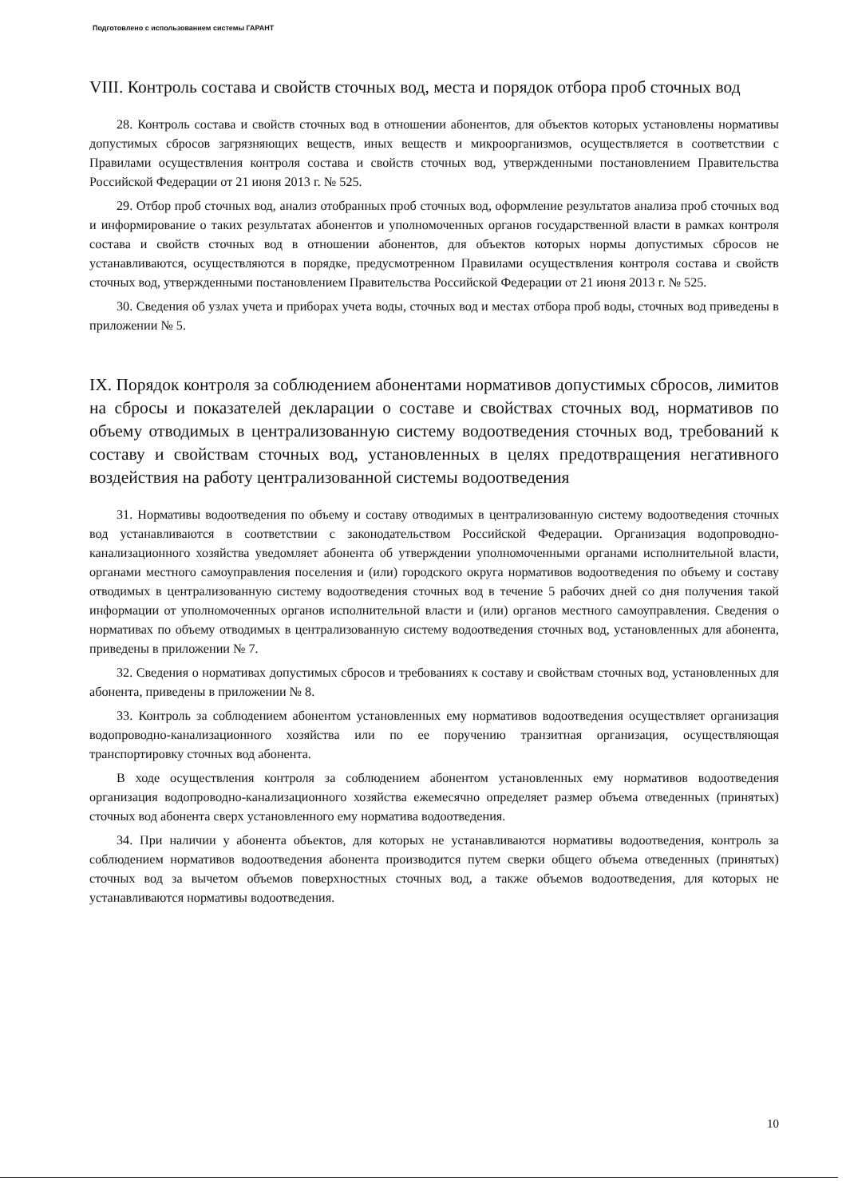Подготовлено с использованием системы ГАРАНТ
VIII. Контроль состава и свойств сточных вод, места и порядок отбора проб сточных вод
28. Контроль состава и свойств сточных вод в отношении абонентов, для объектов которых установлены нормативы допустимых сбросов загрязняющих веществ, иных веществ и микроорганизмов, осуществляется в соответствии с Правилами осуществления контроля состава и свойств сточных вод, утвержденными постановлением Правительства Российской Федерации от 21 июня 2013 г. № 525.
29. Отбор проб сточных вод, анализ отобранных проб сточных вод, оформление результатов анализа проб сточных вод и информирование о таких результатах абонентов и уполномоченных органов государственной власти в рамках контроля состава и свойств сточных вод в отношении абонентов, для объектов которых нормы допустимых сбросов не устанавливаются, осуществляются в порядке, предусмотренном Правилами осуществления контроля состава и свойств сточных вод, утвержденными постановлением Правительства Российской Федерации от 21 июня 2013 г. № 525.
30. Сведения об узлах учета и приборах учета воды, сточных вод и местах отбора проб воды, сточных вод приведены в приложении № 5.
IX. Порядок контроля за соблюдением абонентами нормативов допустимых сбросов, лимитов на сбросы и показателей декларации о составе и свойствах сточных вод, нормативов по объему отводимых в централизованную систему водоотведения сточных вод, требований к составу и свойствам сточных вод, установленных в целях предотвращения негативного воздействия на работу централизованной системы водоотведения
31. Нормативы водоотведения по объему и составу отводимых в централизованную систему водоотведения сточных вод устанавливаются в соответствии с законодательством Российской Федерации. Организация водопроводно-канализационного хозяйства уведомляет абонента об утверждении уполномоченными органами исполнительной власти, органами местного самоуправления поселения и (или) городского округа нормативов водоотведения по объему и составу отводимых в централизованную систему водоотведения сточных вод в течение 5 рабочих дней со дня получения такой информации от уполномоченных органов исполнительной власти и (или) органов местного самоуправления. Сведения о нормативах по объему отводимых в централизованную систему водоотведения сточных вод, установленных для абонента, приведены в приложении № 7.
32. Сведения о нормативах допустимых сбросов и требованиях к составу и свойствам сточных вод, установленных для абонента, приведены в приложении № 8.
33. Контроль за соблюдением абонентом установленных ему нормативов водоотведения осуществляет организация водопроводно-канализационного хозяйства или по ее поручению транзитная организация, осуществляющая транспортировку сточных вод абонента.
В ходе осуществления контроля за соблюдением абонентом установленных ему нормативов водоотведения организация водопроводно-канализационного хозяйства ежемесячно определяет размер объема отведенных (принятых) сточных вод абонента сверх установленного ему норматива водоотведения.
34. При наличии у абонента объектов, для которых не устанавливаются нормативы водоотведения, контроль за соблюдением нормативов водоотведения абонента производится путем сверки общего объема отведенных (принятых) сточных вод за вычетом объемов поверхностных сточных вод, а также объемов водоотведения, для которых не устанавливаются нормативы водоотведения.
10